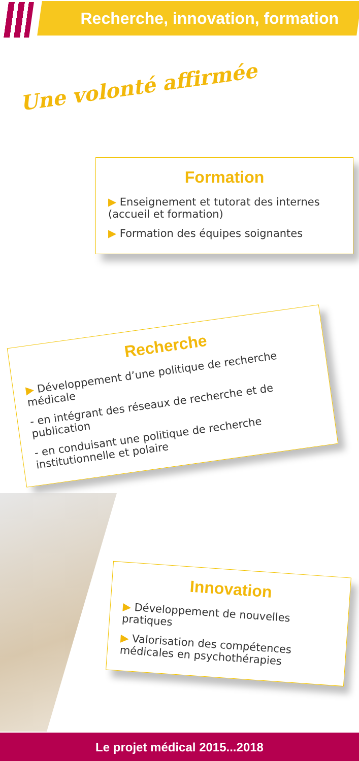Recherche, innovation, formation
Une volonté affirmée
Formation
▶ Enseignement et tutorat des internes (accueil et formation)
▶ Formation des équipes soignantes
Recherche
▶ Développement d’une politique de recherche médicale
- en intégrant des réseaux de recherche et de publication
- en conduisant une politique de recherche institutionnelle et polaire
Innovation
▶ Développement de nouvelles pratiques
▶ Valorisation des compétences médicales en psychothérapies
Le projet médical 2015...2018